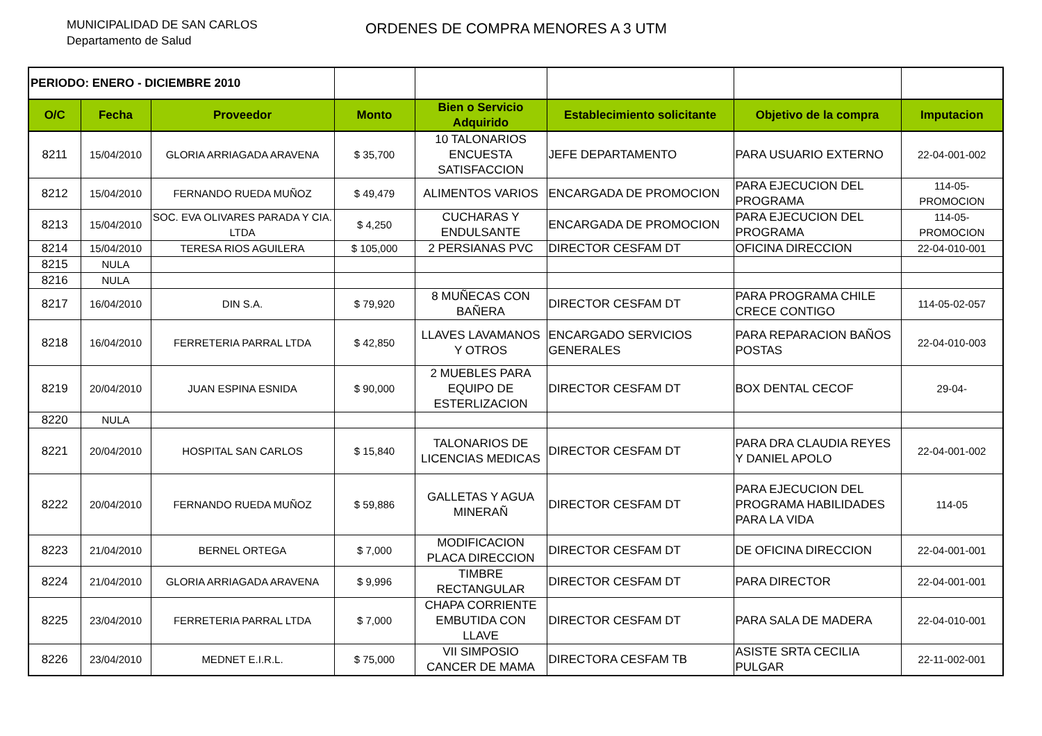MUNICIPALIDAD DE SAN CARLOS
Departamento de Salud
ORDENES DE COMPRA MENORES A 3 UTM
| PERIODO: ENERO - DICIEMBRE 2010 | | | | | | | |
| O/C | Fecha | Proveedor | Monto | Bien o Servicio Adquirido | Establecimiento solicitante | Objetivo de la compra | Imputacion |
| 8211 | 15/04/2010 | GLORIA ARRIAGADA ARAVENA | $ 35,700 | 10 TALONARIOS ENCUESTA SATISFACCION | JEFE DEPARTAMENTO | PARA USUARIO EXTERNO | 22-04-001-002 |
| 8212 | 15/04/2010 | FERNANDO RUEDA MUÑOZ | $ 49,479 | ALIMENTOS VARIOS | ENCARGADA DE PROMOCION | PARA EJECUCION DEL PROGRAMA | 114-05-PROMOCION |
| 8213 | 15/04/2010 | SOC. EVA OLIVARES PARADA Y CIA. LTDA | $ 4,250 | CUCHARAS Y ENDULSANTE | ENCARGADA DE PROMOCION | PARA EJECUCION DEL PROGRAMA | 114-05-PROMOCION |
| 8214 | 15/04/2010 | TERESA RIOS AGUILERA | $ 105,000 | 2 PERSIANAS PVC | DIRECTOR CESFAM DT | OFICINA DIRECCION | 22-04-010-001 |
| 8215 | NULA | | | | | | |
| 8216 | NULA | | | | | | |
| 8217 | 16/04/2010 | DIN S.A. | $ 79,920 | 8 MUÑECAS CON BAÑERA | DIRECTOR CESFAM DT | PARA PROGRAMA CHILE CRECE CONTIGO | 114-05-02-057 |
| 8218 | 16/04/2010 | FERRETERIA PARRAL LTDA | $ 42,850 | LLAVES LAVAMANOS Y OTROS | ENCARGADO SERVICIOS GENERALES | PARA REPARACION BAÑOS POSTAS | 22-04-010-003 |
| 8219 | 20/04/2010 | JUAN ESPINA ESNIDA | $ 90,000 | 2 MUEBLES PARA EQUIPO DE ESTERLIZACION | DIRECTOR CESFAM DT | BOX DENTAL CECOF | 29-04- |
| 8220 | NULA | | | | | | |
| 8221 | 20/04/2010 | HOSPITAL SAN CARLOS | $ 15,840 | TALONARIOS DE LICENCIAS MEDICAS | DIRECTOR CESFAM DT | PARA DRA CLAUDIA REYES Y DANIEL APOLO | 22-04-001-002 |
| 8222 | 20/04/2010 | FERNANDO RUEDA MUÑOZ | $ 59,886 | GALLETAS Y AGUA MINERAÑ | DIRECTOR CESFAM DT | PARA EJECUCION DEL PROGRAMA HABILIDADES PARA LA VIDA | 114-05 |
| 8223 | 21/04/2010 | BERNEL ORTEGA | $ 7,000 | MODIFICACION PLACA DIRECCION | DIRECTOR CESFAM DT | DE OFICINA DIRECCION | 22-04-001-001 |
| 8224 | 21/04/2010 | GLORIA ARRIAGADA ARAVENA | $ 9,996 | TIMBRE RECTANGULAR | DIRECTOR CESFAM DT | PARA DIRECTOR | 22-04-001-001 |
| 8225 | 23/04/2010 | FERRETERIA PARRAL LTDA | $ 7,000 | CHAPA CORRIENTE EMBUTIDA CON LLAVE | DIRECTOR CESFAM DT | PARA SALA DE MADERA | 22-04-010-001 |
| 8226 | 23/04/2010 | MEDNET E.I.R.L. | $ 75,000 | VII SIMPOSIO CANCER DE MAMA | DIRECTORA CESFAM TB | ASISTE SRTA CECILIA PULGAR | 22-11-002-001 |